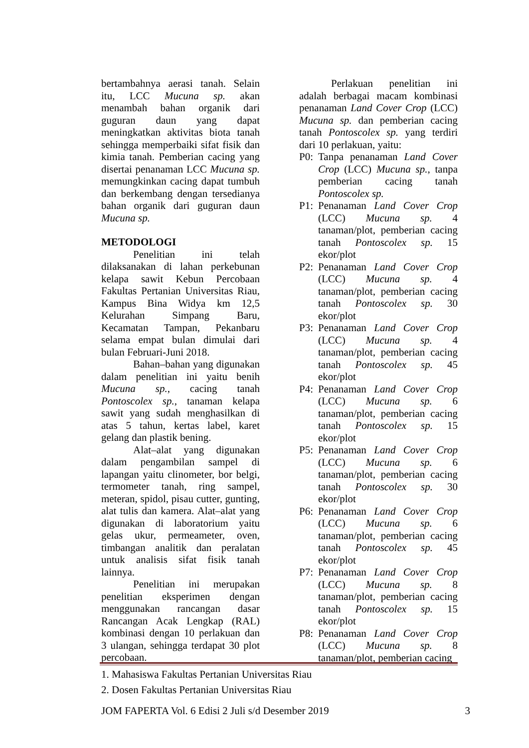bertambahnya aerasi tanah. Selain itu, LCC Mucuna sp. akan menambah bahan organik dari guguran daun yang dapat meningkatkan aktivitas biota tanah sehingga memperbaiki sifat fisik dan kimia tanah. Pemberian cacing yang disertai penanaman LCC Mucuna sp. memungkinkan cacing dapat tumbuh dan berkembang dengan tersedianya bahan organik dari guguran daun Mucuna sp.
METODOLOGI
Penelitian ini telah dilaksanakan di lahan perkebunan kelapa sawit Kebun Percobaan Fakultas Pertanian Universitas Riau, Kampus Bina Widya km 12,5 Kelurahan Simpang Baru, Kecamatan Tampan, Pekanbaru selama empat bulan dimulai dari bulan Februari-Juni 2018.
Bahan–bahan yang digunakan dalam penelitian ini yaitu benih Mucuna sp., cacing tanah Pontoscolex sp., tanaman kelapa sawit yang sudah menghasilkan di atas 5 tahun, kertas label, karet gelang dan plastik bening.
Alat–alat yang digunakan dalam pengambilan sampel di lapangan yaitu clinometer, bor belgi, termometer tanah, ring sampel, meteran, spidol, pisau cutter, gunting, alat tulis dan kamera. Alat–alat yang digunakan di laboratorium yaitu gelas ukur, permeameter, oven, timbangan analitik dan peralatan untuk analisis sifat fisik tanah lainnya.
Penelitian ini merupakan penelitian eksperimen dengan menggunakan rancangan dasar Rancangan Acak Lengkap (RAL) kombinasi dengan 10 perlakuan dan 3 ulangan, sehingga terdapat 30 plot percobaan.
Perlakuan penelitian ini adalah berbagai macam kombinasi penanaman Land Cover Crop (LCC) Mucuna sp. dan pemberian cacing tanah Pontoscolex sp. yang terdiri dari 10 perlakuan, yaitu:
P0: Tanpa penanaman Land Cover Crop (LCC) Mucuna sp., tanpa pemberian cacing tanah Pontoscolex sp.
P1: Penanaman Land Cover Crop (LCC) Mucuna sp. 4 tanaman/plot, pemberian cacing tanah Pontoscolex sp. 15 ekor/plot
P2: Penanaman Land Cover Crop (LCC) Mucuna sp. 4 tanaman/plot, pemberian cacing tanah Pontoscolex sp. 30 ekor/plot
P3: Penanaman Land Cover Crop (LCC) Mucuna sp. 4 tanaman/plot, pemberian cacing tanah Pontoscolex sp. 45 ekor/plot
P4: Penanaman Land Cover Crop (LCC) Mucuna sp. 6 tanaman/plot, pemberian cacing tanah Pontoscolex sp. 15 ekor/plot
P5: Penanaman Land Cover Crop (LCC) Mucuna sp. 6 tanaman/plot, pemberian cacing tanah Pontoscolex sp. 30 ekor/plot
P6: Penanaman Land Cover Crop (LCC) Mucuna sp. 6 tanaman/plot, pemberian cacing tanah Pontoscolex sp. 45 ekor/plot
P7: Penanaman Land Cover Crop (LCC) Mucuna sp. 8 tanaman/plot, pemberian cacing tanah Pontoscolex sp. 15 ekor/plot
P8: Penanaman Land Cover Crop (LCC) Mucuna sp. 8 tanaman/plot, pemberian cacing
1. Mahasiswa Fakultas Pertanian Universitas Riau
2. Dosen Fakultas Pertanian Universitas Riau
JOM FAPERTA Vol. 6 Edisi 2 Juli s/d Desember 2019 3